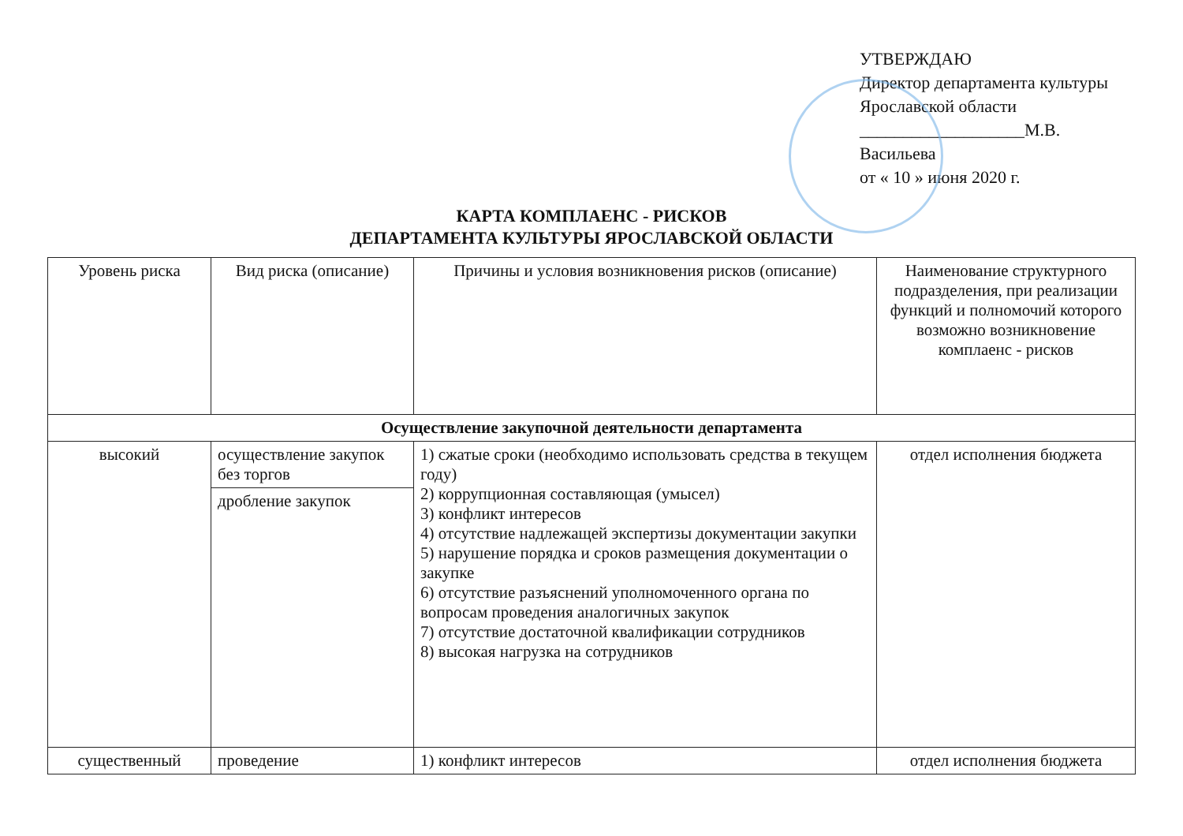УТВЕРЖДАЮ
Директор департамента культуры
Ярославской области
___________________М.В. Васильева
от « 10 » июня 2020 г.
КАРТА КОМПЛАЕНС - РИСКОВ
ДЕПАРТАМЕНТА КУЛЬТУРЫ ЯРОСЛАВСКОЙ ОБЛАСТИ
| Уровень риска | Вид риска (описание) | Причины и условия возникновения рисков (описание) | Наименование структурного подразделения, при реализации функций и полномочий которого возможно возникновение комплаенс - рисков |
| --- | --- | --- | --- |
| Осуществление закупочной деятельности департамента | | | |
| высокий | осуществление закупок без торгов | 1) сжатые сроки (необходимо использовать средства в текущем году) 2) коррупционная составляющая (умысел) 3) конфликт интересов 4) отсутствие надлежащей экспертизы документации закупки 5) нарушение порядка и сроков размещения документации о закупке 6) отсутствие разъяснений уполномоченного органа по вопросам проведения аналогичных закупок 7) отсутствие достаточной квалификации сотрудников 8) высокая нагрузка на сотрудников | отдел исполнения бюджета |
| | дробление закупок | | |
| существенный | проведение | 1) конфликт интересов | отдел исполнения бюджета |